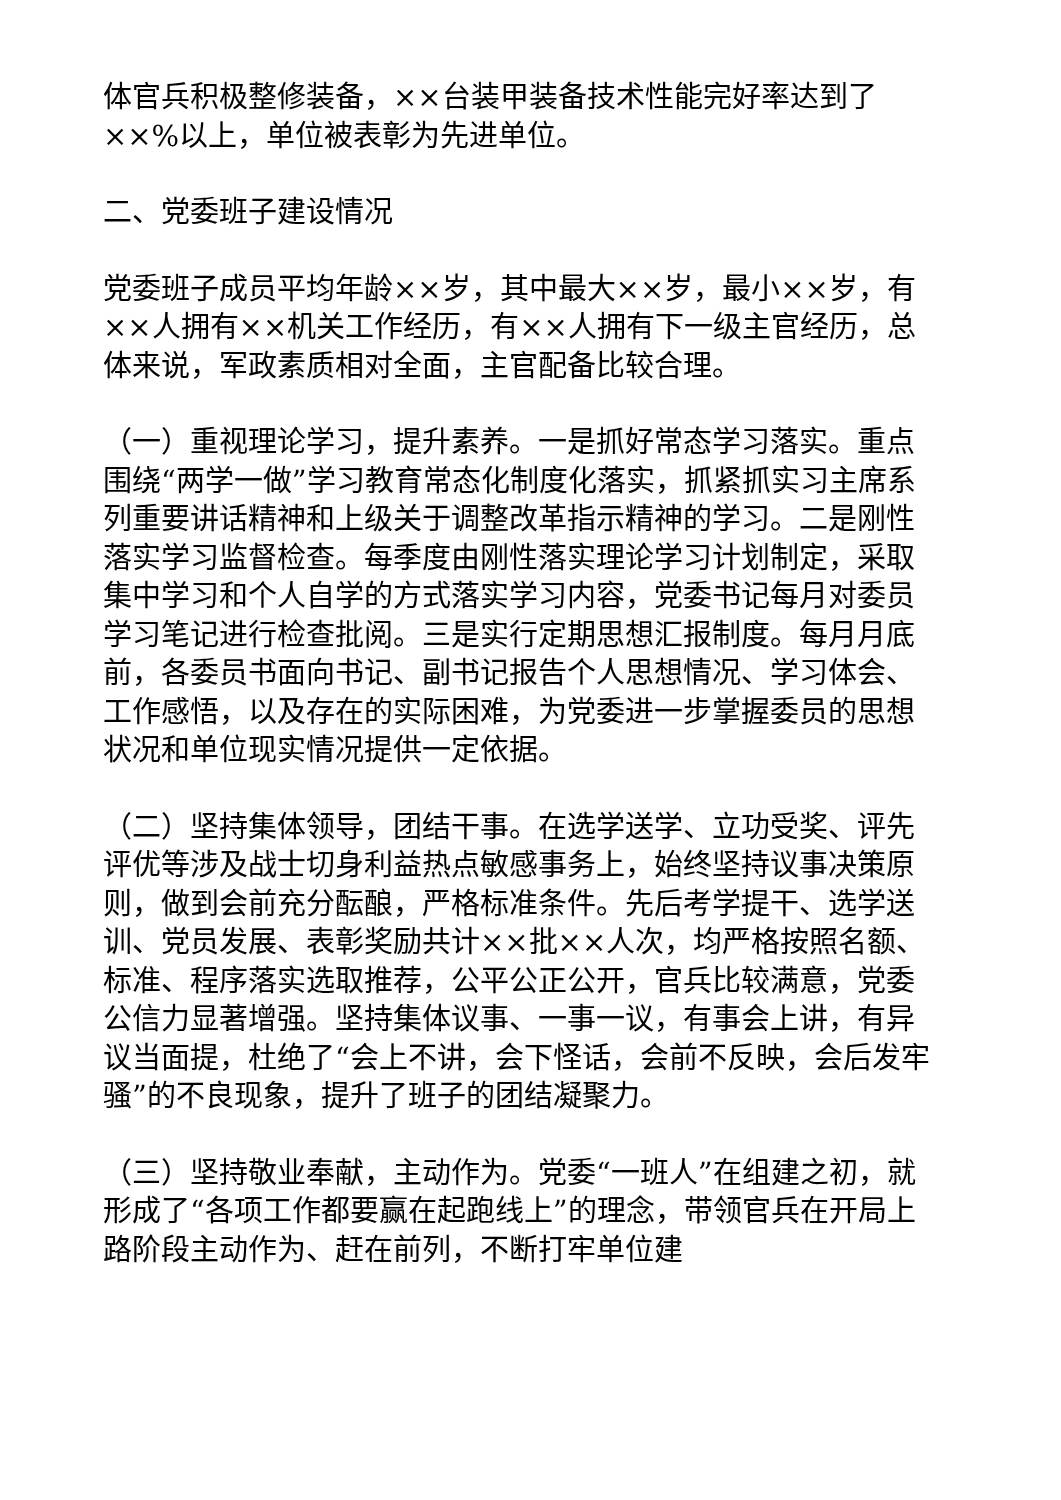体官兵积极整修装备，××台装甲装备技术性能完好率达到了××%以上，单位被表彰为先进单位。
二、党委班子建设情况
党委班子成员平均年龄××岁，其中最大××岁，最小××岁，有××人拥有××机关工作经历，有××人拥有下一级主官经历，总体来说，军政素质相对全面，主官配备比较合理。
（一）重视理论学习，提升素养。一是抓好常态学习落实。重点围绕“两学一做”学习教育常态化制度化落实，抓紧抓实习主席系列重要讲话精神和上级关于调整改革指示精神的学习。二是刚性落实学习监督检查。每季度由刚性落实理论学习计划制定，采取集中学习和个人自学的方式落实学习内容，党委书记每月对委员学习笔记进行检查批阅。三是实行定期思想汇报制度。每月月底前，各委员书面向书记、副书记报告个人思想情况、学习体会、工作感悟，以及存在的实际困难，为党委进一步掌握委员的思想状况和单位现实情况提供一定依据。
（二）坚持集体领导，团结干事。在选学送学、立功受奖、评先评优等涉及战士切身利益热点敏感事务上，始终坚持议事决策原则，做到会前充分酝酿，严格标准条件。先后考学提干、选学送训、党员发展、表彰奖励共计××批××人次，均严格按照名额、标准、程序落实选取推荐，公平公正公开，官兵比较满意，党委公信力显著增强。坚持集体议事、一事一议，有事会上讲，有异议当面提，杜绝了“会上不讲，会下怪话，会前不反映，会后发牢骚”的不良现象，提升了班子的团结凝聚力。
（三）坚持敬业奉献，主动作为。党委“一班人”在组建之初，就形成了“各项工作都要赢在起跑线上”的理念，带领官兵在开局上路阶段主动作为、赶在前列，不断打牢单位建